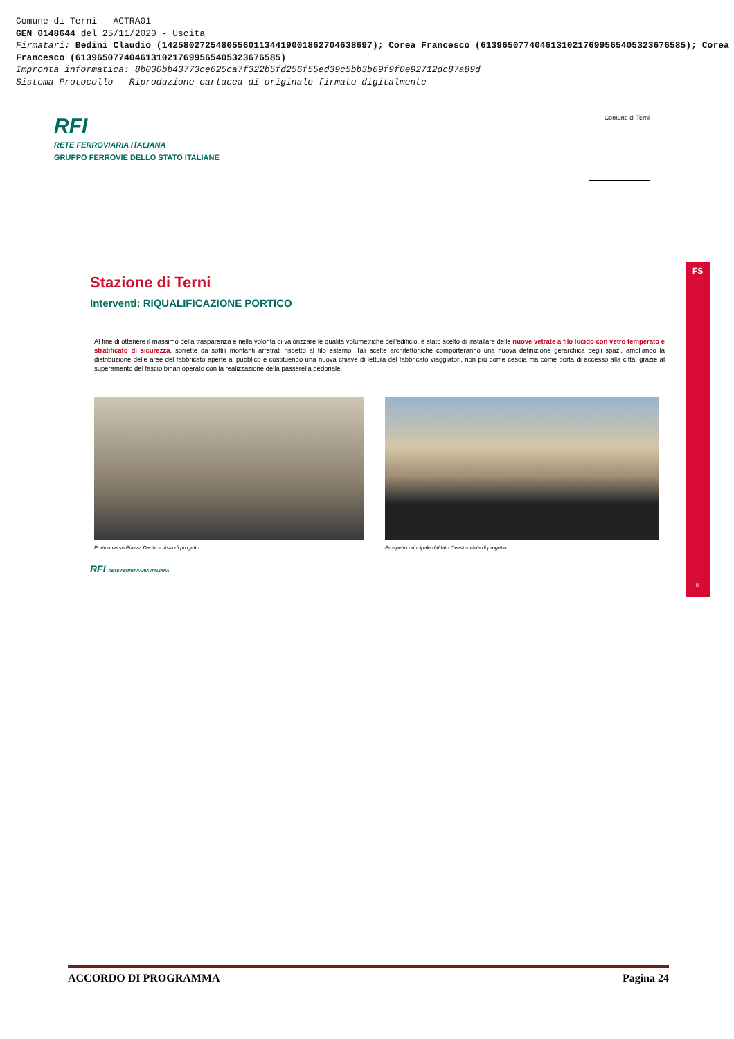Comune di Terni - ACTRA01
GEN 0148644 del 25/11/2020 - Uscita
Firmatari: Bedini Claudio (142580272548055601134419001862704638697); Corea Francesco (61396507740461310217699565405323676585); Corea Francesco (61396507740461310217699565405323676585)
Impronta informatica: 8b030bb43773ce625ca7f322b5fd256f55ed39c5bb3b69f9f0e92712dc87a89d
Sistema Protocollo - Riproduzione cartacea di originale firmato digitalmente
RFI
RETE FERROVIARIA ITALIANA
GRUPPO FERROVIE DELLO STATO ITALIANE
Comune di Terni
FS
8
Stazione di Terni
Interventi: RIQUALIFICAZIONE PORTICO
Al fine di ottenere il massimo della trasparenza e nella volontà di valorizzare le qualità volumetriche dell'edificio, è stato scelto di installare delle nuove vetrate a filo lucido con vetro temperato e stratificato di sicurezza, sorrette da sottili montanti arretrati rispetto al filo esterno. Tali scelte architettoniche comporteranno una nuova definizione gerarchica degli spazi, ampliando la distribuzione delle aree del fabbricato aperte al pubblico e costituendo una nuova chiave di lettura del fabbricato viaggiatori, non più come cesoia ma come porta di accesso alla città, grazie al superamento del fascio binari operato con la realizzazione della passerella pedonale.
Portico verso Piazza Dante – vista di progetto Prospetto principale dal lato Ovest – vista di progetto
RFI RETE FERROVIARIA ITALIANA
ACCORDO DI PROGRAMMA Pagina 24